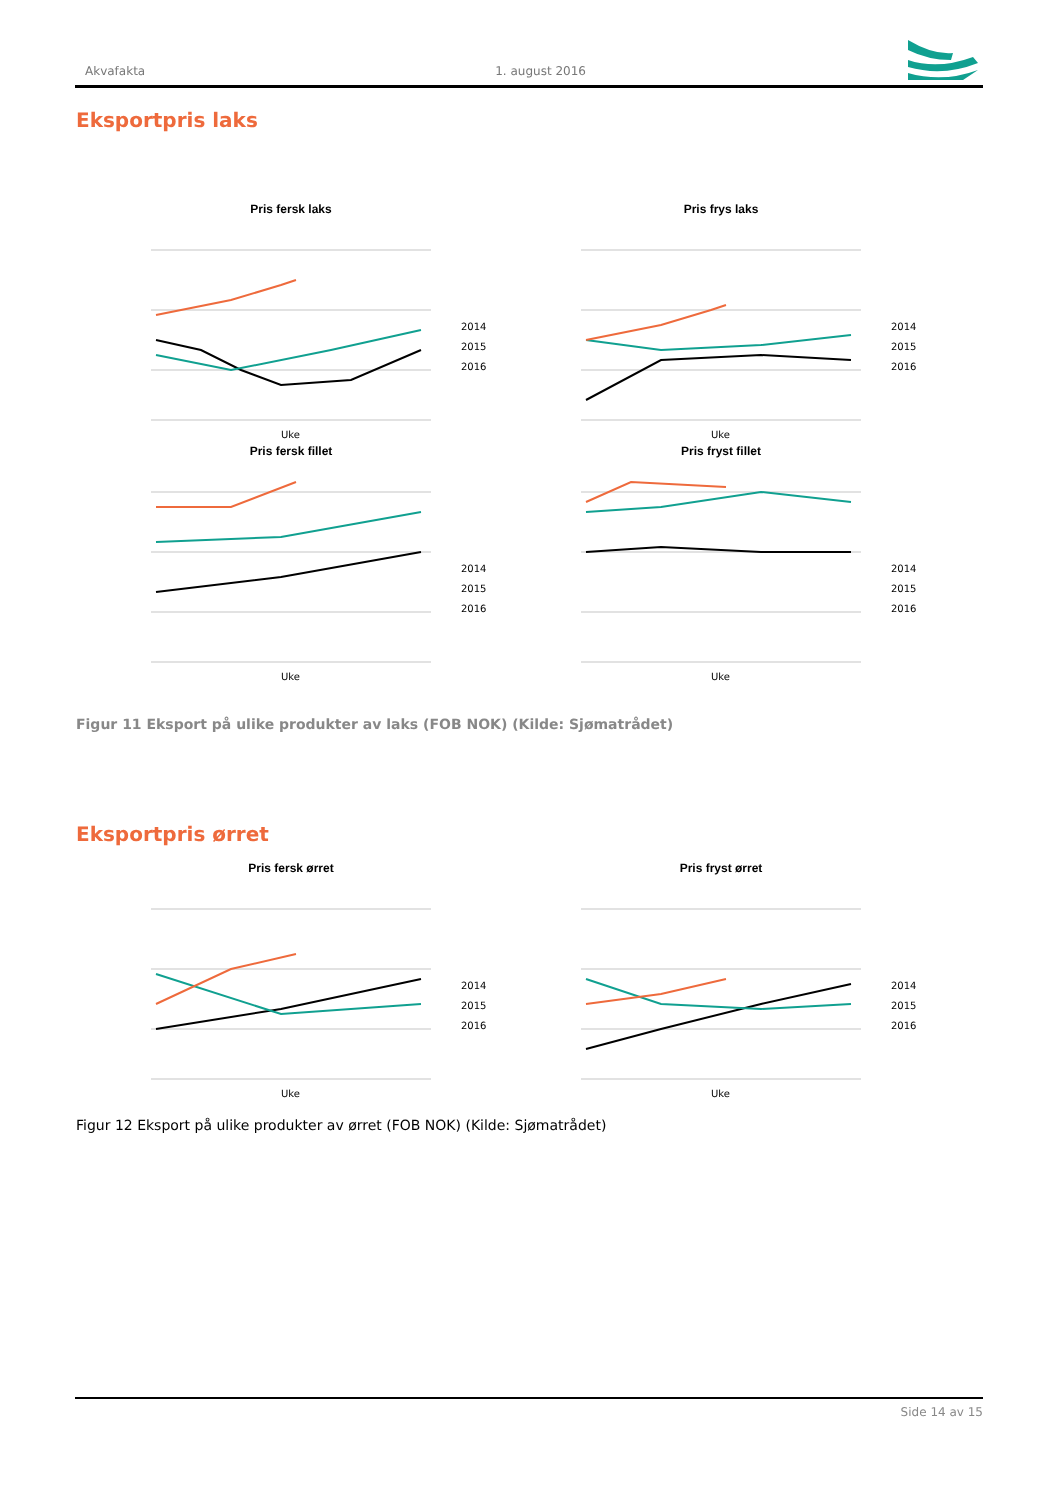Akvafakta 1. august 2016
Eksportpris laks
Pris fersk laks
2014
2015
2016
Uke
Pris frys laks
2014
2015
2016
Uke
Pris fersk fillet
2014
2015
2016
Uke
Pris fryst fillet
2014
2015
2016
Uke
Figur 11 Eksport på ulike produkter av laks (FOB NOK) (Kilde: Sjømatrådet)
Eksportpris ørret
Pris fersk ørret
2014
2015
2016
Uke
Pris fryst ørret
2014
2015
2016
Uke
Figur 12 Eksport på ulike produkter av ørret (FOB NOK) (Kilde: Sjømatrådet)
Side 14 av 15